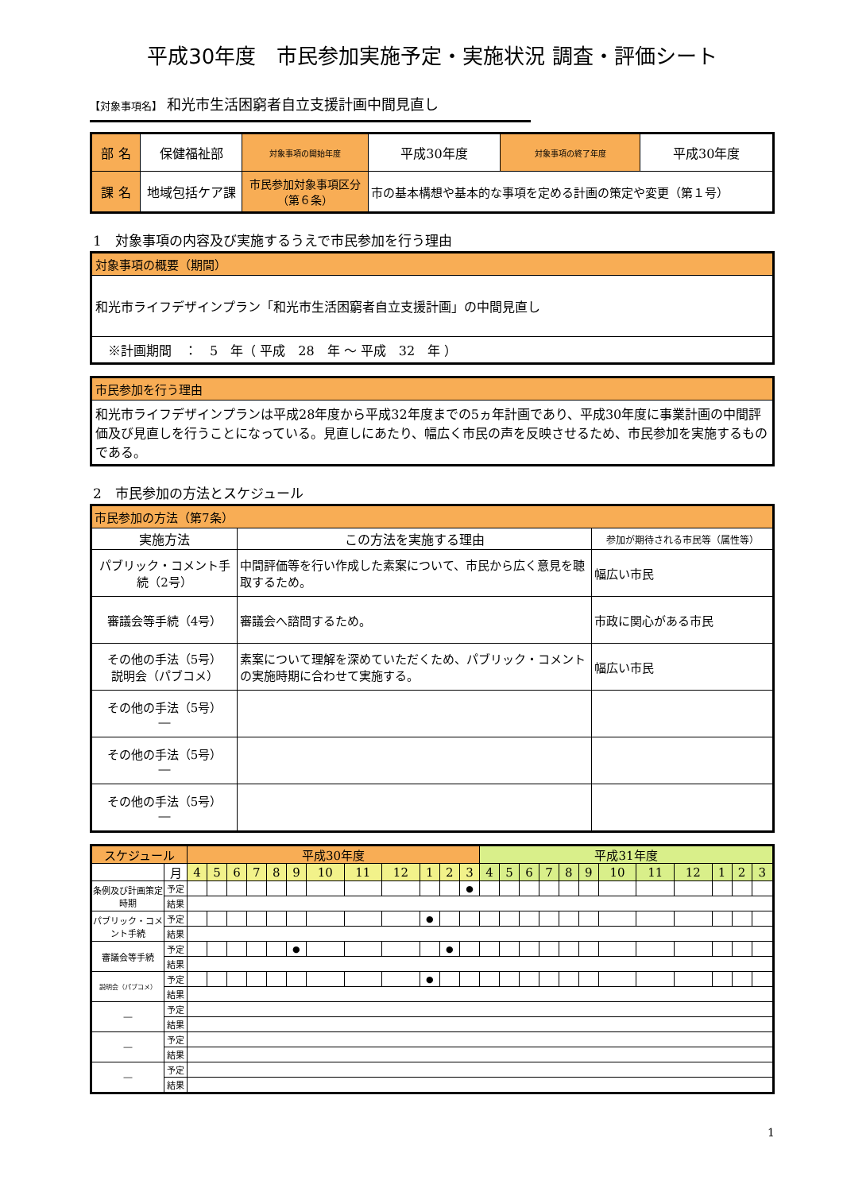平成30年度　市民参加実施予定・実施状況 調査・評価シート
【対象事項名】 和光市生活困窮者自立支援計画中間見直し
| 部 名 | 保健福祉部 | 対象事項の開始年度 | 平成30年度 | 対象事項の終了年度 | 平成30年度 |
| 課 名 | 地域包括ケア課 | 市民参加対象事項区分 （第６条） | 市の基本構想や基本的な事項を定める計画の策定や変更（第１号） | | |
1　対象事項の内容及び実施するうえで市民参加を行う理由
| 対象事項の概要（期間） |
| 和光市ライフデザインプラン「和光市生活困窮者自立支援計画」の中間見直し |
| ※計画期間 ： 5 年（ 平成 28 年 ～ 平成 32 年 ） |
| 市民参加を行う理由 |
| 和光市ライフデザインプランは平成28年度から平成32年度までの5ヵ年計画であり、平成30年度に事業計画の中間評価及び見直しを行うことになっている。見直しにあたり、幅広く市民の声を反映させるため、市民参加を実施するものである。 |
2　市民参加の方法とスケジュール
| 市民参加の方法（第7条） | | |
| 実施方法 | この方法を実施する理由 | 参加が期待される市民等（属性等） |
| パブリック・コメント手続（2号） | 中間評価等を行い作成した素案について、市民から広く意見を聴取するため。 | 幅広い市民 |
| 審議会等手続（4号） | 審議会へ諮問するため。 | 市政に関心がある市民 |
| その他の手法（5号） 説明会（パブコメ） | 素案について理解を深めていただくため、パブリック・コメントの実施時期に合わせて実施する。 | 幅広い市民 |
| その他の手法（5号） ― | | |
| その他の手法（5号） ― | | |
| その他の手法（5号） ― | | |
| スケジュール | | 平成30年度 | | | | | | | | | | | | 平成31年度 | | | | | | | | | | | |
| | 月 | 4 | 5 | 6 | 7 | 8 | 9 | 10 | 11 | 12 | 1 | 2 | 3 | 4 | 5 | 6 | 7 | 8 | 9 | 10 | 11 | 12 | 1 | 2 | 3 |
| 条例及び計画策定時期 | 予定 | | | | | | | | | | | | ● | | | | | | | | | | | | |
| | 結果 | | | | | | | | | | | | | | | | | | | | | | | | |
| パブリック・コメント手続 | 予定 | | | | | | | | | | ● | | | | | | | | | | | | | | |
| | 結果 | | | | | | | | | | | | | | | | | | | | | | | | |
| 審議会等手続 | 予定 | | | | | | ● | | | | | ● | | | | | | | | | | | | | |
| | 結果 | | | | | | | | | | | | | | | | | | | | | | | | |
| 説明会（パブコメ） | 予定 | | | | | | | | | | ● | | | | | | | | | | | | | | |
| | 結果 | | | | | | | | | | | | | | | | | | | | | | | | |
| ― | 予定 | | | | | | | | | | | | | | | | | | | | | | | | |
| | 結果 | | | | | | | | | | | | | | | | | | | | | | | | |
| ― | 予定 | | | | | | | | | | | | | | | | | | | | | | | | |
| | 結果 | | | | | | | | | | | | | | | | | | | | | | | | |
| ― | 予定 | | | | | | | | | | | | | | | | | | | | | | | | |
| | 結果 | | | | | | | | | | | | | | | | | | | | | | | | |
1